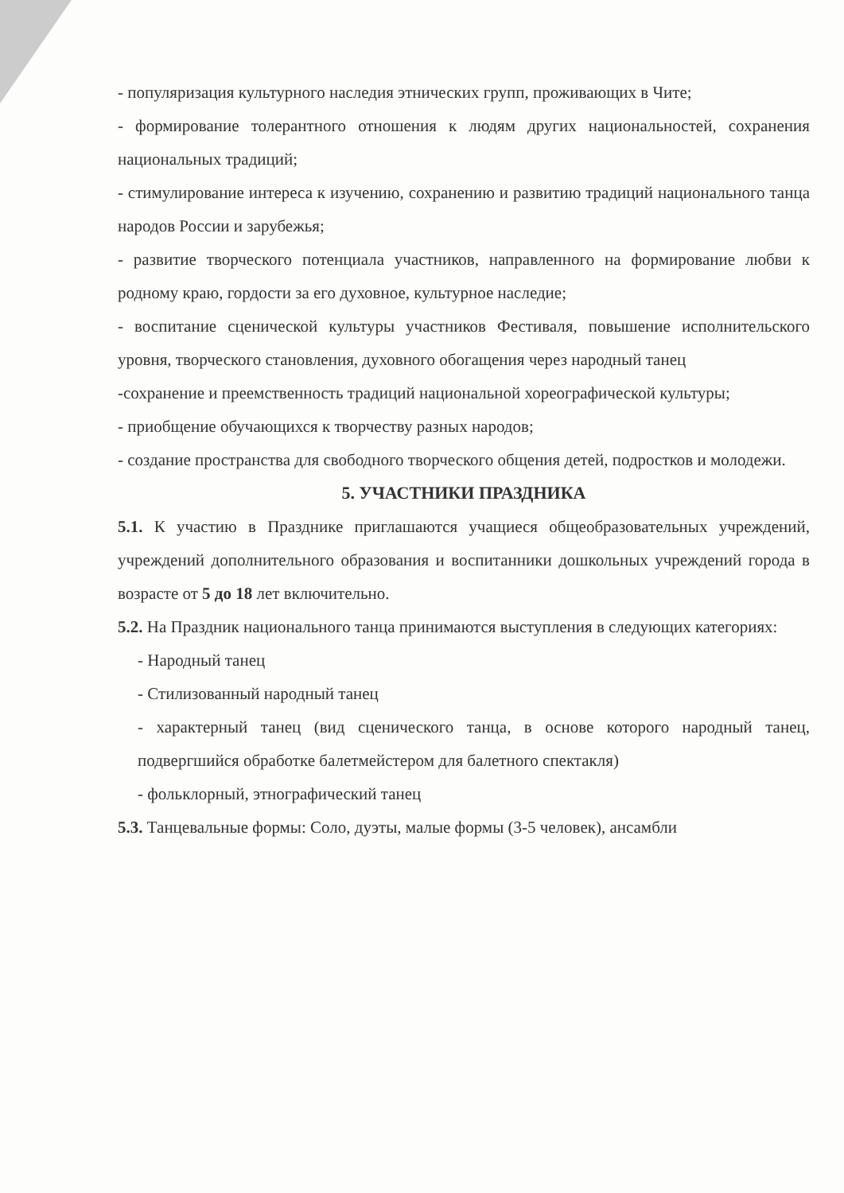- популяризация культурного наследия этнических групп, проживающих в Чите;
- формирование толерантного отношения к людям других национальностей, сохранения национальных традиций;
- стимулирование интереса к изучению, сохранению и развитию традиций национального танца народов России и зарубежья;
- развитие творческого потенциала участников, направленного на формирование любви к родному краю, гордости за его духовное, культурное наследие;
- воспитание сценической культуры участников Фестиваля, повышение исполнительского уровня, творческого становления, духовного обогащения через народный танец
-сохранение и преемственность традиций национальной хореографической культуры;
- приобщение обучающихся к творчеству разных народов;
- создание пространства для свободного творческого общения детей, подростков и молодежи.
5. УЧАСТНИКИ ПРАЗДНИКА
5.1. К участию в Празднике приглашаются учащиеся общеобразовательных учреждений, учреждений дополнительного образования и воспитанники дошкольных учреждений города в возрасте от 5 до 18 лет включительно.
5.2. На Праздник национального танца принимаются выступления в следующих категориях:
- Народный танец
- Стилизованный народный танец
- характерный танец (вид сценического танца, в основе которого народный танец, подвергшийся обработке балетмейстером для балетного спектакля)
- фольклорный, этнографический танец
5.3. Танцевальные формы: Соло, дуэты, малые формы (3-5 человек), ансамбли